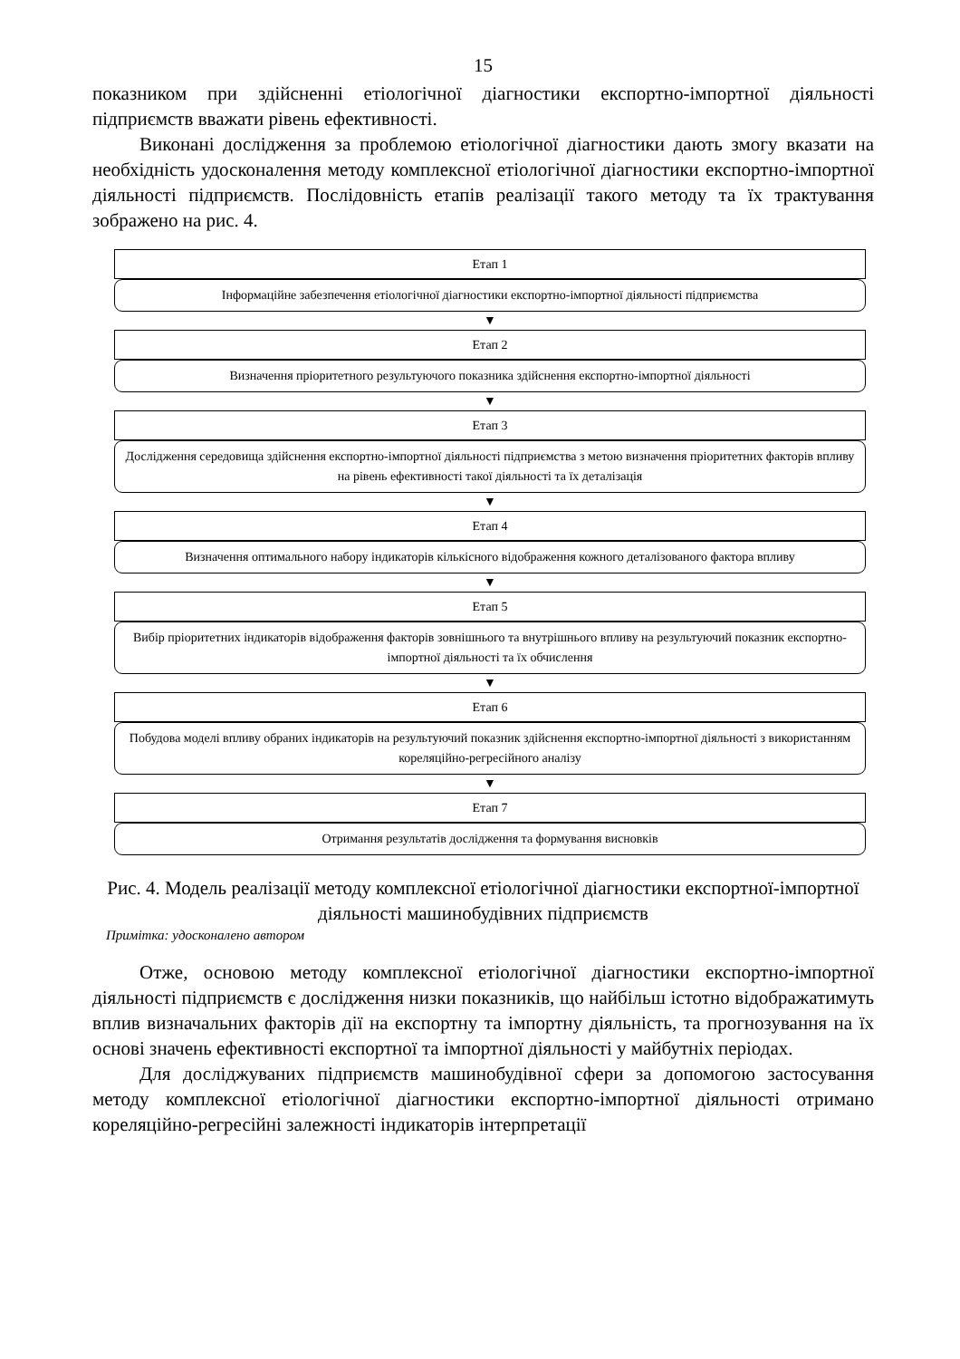15
показником при здійсненні етіологічної діагностики експортно-імпортної діяльності підприємств вважати рівень ефективності.
Виконані дослідження за проблемою етіологічної діагностики дають змогу вказати на необхідність удосконалення методу комплексної етіологічної діагностики експортно-імпортної діяльності підприємств. Послідовність етапів реалізації такого методу та їх трактування зображено на рис. 4.
Етап 1
Інформаційне забезпечення етіологічної діагностики експортно-імпортної діяльності підприємства
▼
Етап 2
Визначення пріоритетного результуючого показника здійснення експортно-імпортної діяльності
▼
Етап 3
Дослідження середовища здійснення експортно-імпортної діяльності підприємства з метою визначення пріоритетних факторів впливу на рівень ефективності такої діяльності та їх деталізація
▼
Етап 4
Визначення оптимального набору індикаторів кількісного відображення кожного деталізованого фактора впливу
▼
Етап 5
Вибір пріоритетних індикаторів відображення факторів зовнішнього та внутрішнього впливу на результуючий показник експортно-імпортної діяльності та їх обчислення
▼
Етап 6
Побудова моделі впливу обраних індикаторів на результуючий показник здійснення експортно-імпортної діяльності з використанням кореляційно-регресійного аналізу
▼
Етап 7
Отримання результатів дослідження та формування висновків
Рис. 4. Модель реалізації методу комплексної етіологічної діагностики експортної-імпортної діяльності машинобудівних підприємств
Примітка: удосконалено автором
Отже, основою методу комплексної етіологічної діагностики експортно-імпортної діяльності підприємств є дослідження низки показників, що найбільш істотно відображатимуть вплив визначальних факторів дії на експортну та імпортну діяльність, та прогнозування на їх основі значень ефективності експортної та імпортної діяльності у майбутніх періодах.
Для досліджуваних підприємств машинобудівної сфери за допомогою застосування методу комплексної етіологічної діагностики експортно-імпортної діяльності отримано кореляційно-регресійні залежності індикаторів інтерпретації